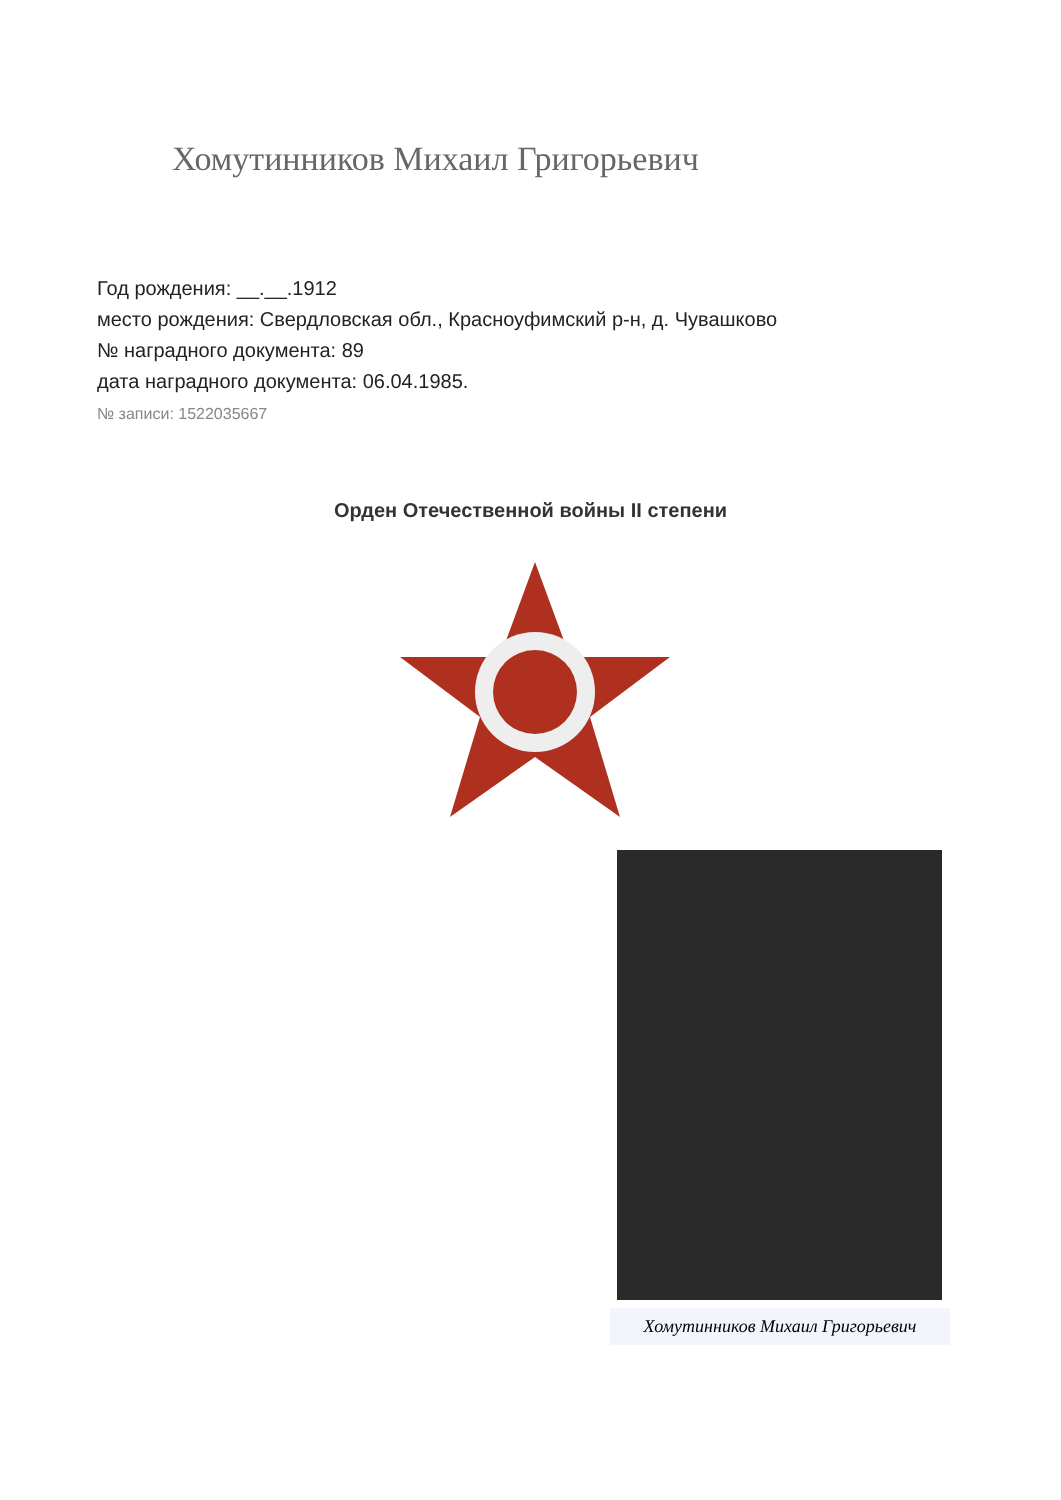Хомутинников Михаил Григорьевич
Год рождения: __.__.1912
место рождения: Свердловская обл., Красноуфимский р-н, д. Чувашково
№ наградного документа: 89
дата наградного документа: 06.04.1985.
№ записи: 1522035667
Орден Отечественной войны II степени
Хомутинников Михаил Григорьевич